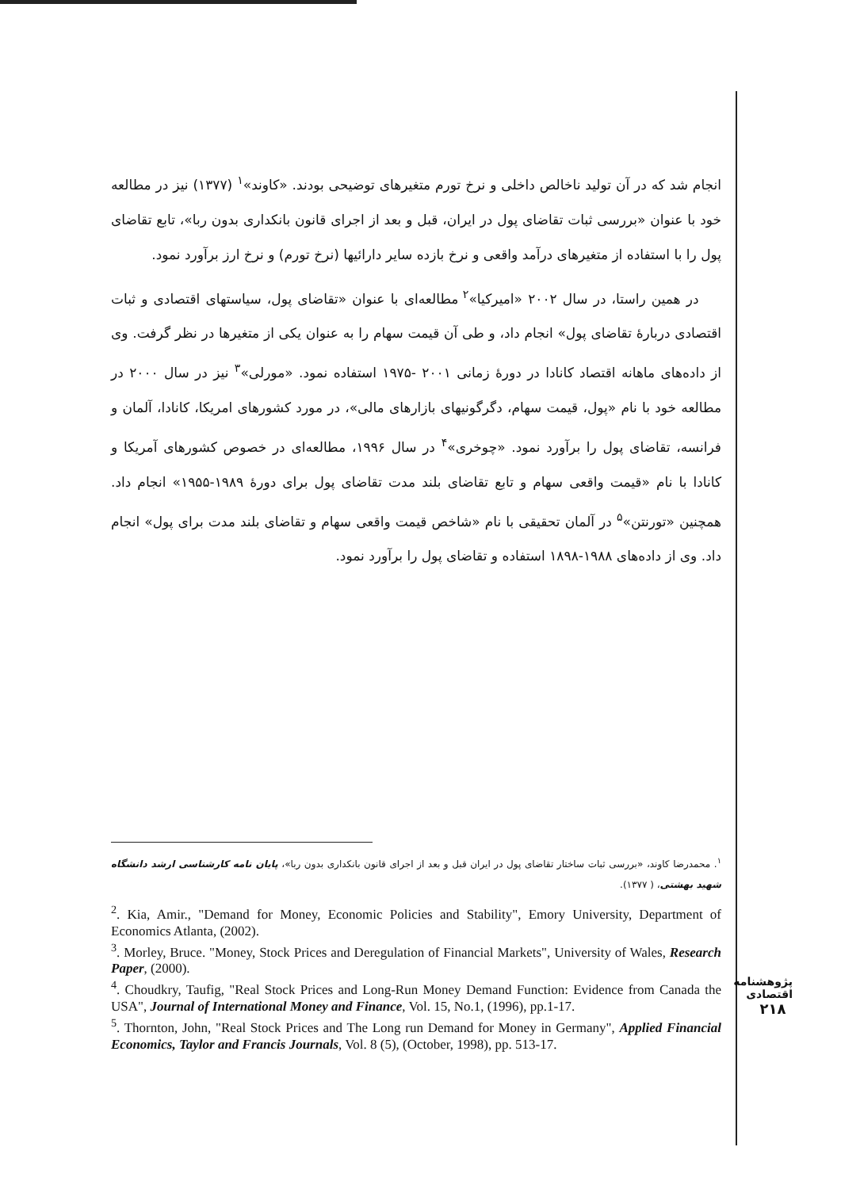انجام شد که در آن تولید ناخالص داخلی و نرخ تورم متغیرهای توضیحی بودند. «کاوند»<sup>۱</sup> (۱۳۷۷) نیز در مطالعه خود با عنوان «بررسی ثبات تقاضای پول در ایران، قبل و بعد از اجرای قانون بانکداری بدون ربا»، تابع تقاضای پول را با استفاده از متغیرهای درآمد واقعی و نرخ بازده سایر دارائیها (نرخ تورم) و نرخ ارز برآورد نمود.
در همین راستا، در سال ۲۰۰۲ «امیرکیا»<sup>۲</sup> مطالعه‌ای با عنوان «تقاضای پول، سیاستهای اقتصادی و ثبات اقتصادی دربارهٔ تقاضای پول» انجام داد، و طی آن قیمت سهام را به عنوان یکی از متغیرها در نظر گرفت. وی از داده‌های ماهانه اقتصاد کانادا در دورهٔ زمانی ۲۰۰۱ -۱۹۷۵ استفاده نمود. «مورلی»<sup>۳</sup> نیز در سال ۲۰۰۰ در مطالعه خود با نام «پول، قیمت سهام، دگرگونیهای بازارهای مالی»، در مورد کشورهای امریکا، کانادا، آلمان و فرانسه، تقاضای پول را برآورد نمود. «چوخری»<sup>۴</sup> در سال ۱۹۹۶، مطالعه‌ای در خصوص کشورهای آمریکا و کانادا با نام «قیمت واقعی سهام و تابع تقاضای بلند مدت تقاضای پول برای دورهٔ ۱۹۸۹-۱۹۵۵» انجام داد. همچنین «تورنتن»<sup>۵</sup> در آلمان تحقیقی با نام «شاخص قیمت واقعی سهام و تقاضای بلند مدت برای پول» انجام داد. وی از داده‌های ۱۹۸۸-۱۸۹۸ استفاده و تقاضای پول را برآورد نمود.
<sup>۱</sup>. محمدرضا کاوند، «بررسی ثبات ساختار تقاضای پول در ایران قبل و بعد از اجرای قانون بانکداری بدون ربا»، پایان نامه کارشناسی ارشد دانشگاه شهید بهشتی، ( ۱۳۷۷).
<sup>2</sup>. Kia, Amir., "Demand for Money, Economic Policies and Stability", Emory University, Department of Economics Atlanta, (2002).
<sup>3</sup>. Morley, Bruce. "Money, Stock Prices and Deregulation of Financial Markets", University of Wales, Research Paper, (2000).
<sup>4</sup>. Choudkry, Taufig, "Real Stock Prices and Long-Run Money Demand Function: Evidence from Canada the USA", Journal of International Money and Finance, Vol. 15, No.1, (1996), pp.1-17.
<sup>5</sup>. Thornton, John, "Real Stock Prices and The Long run Demand for Money in Germany", Applied Financial Economics, Taylor and Francis Journals, Vol. 8 (5), (October, 1998), pp. 513-17.
پژوهشنامه اقتصادی
۲۱۸